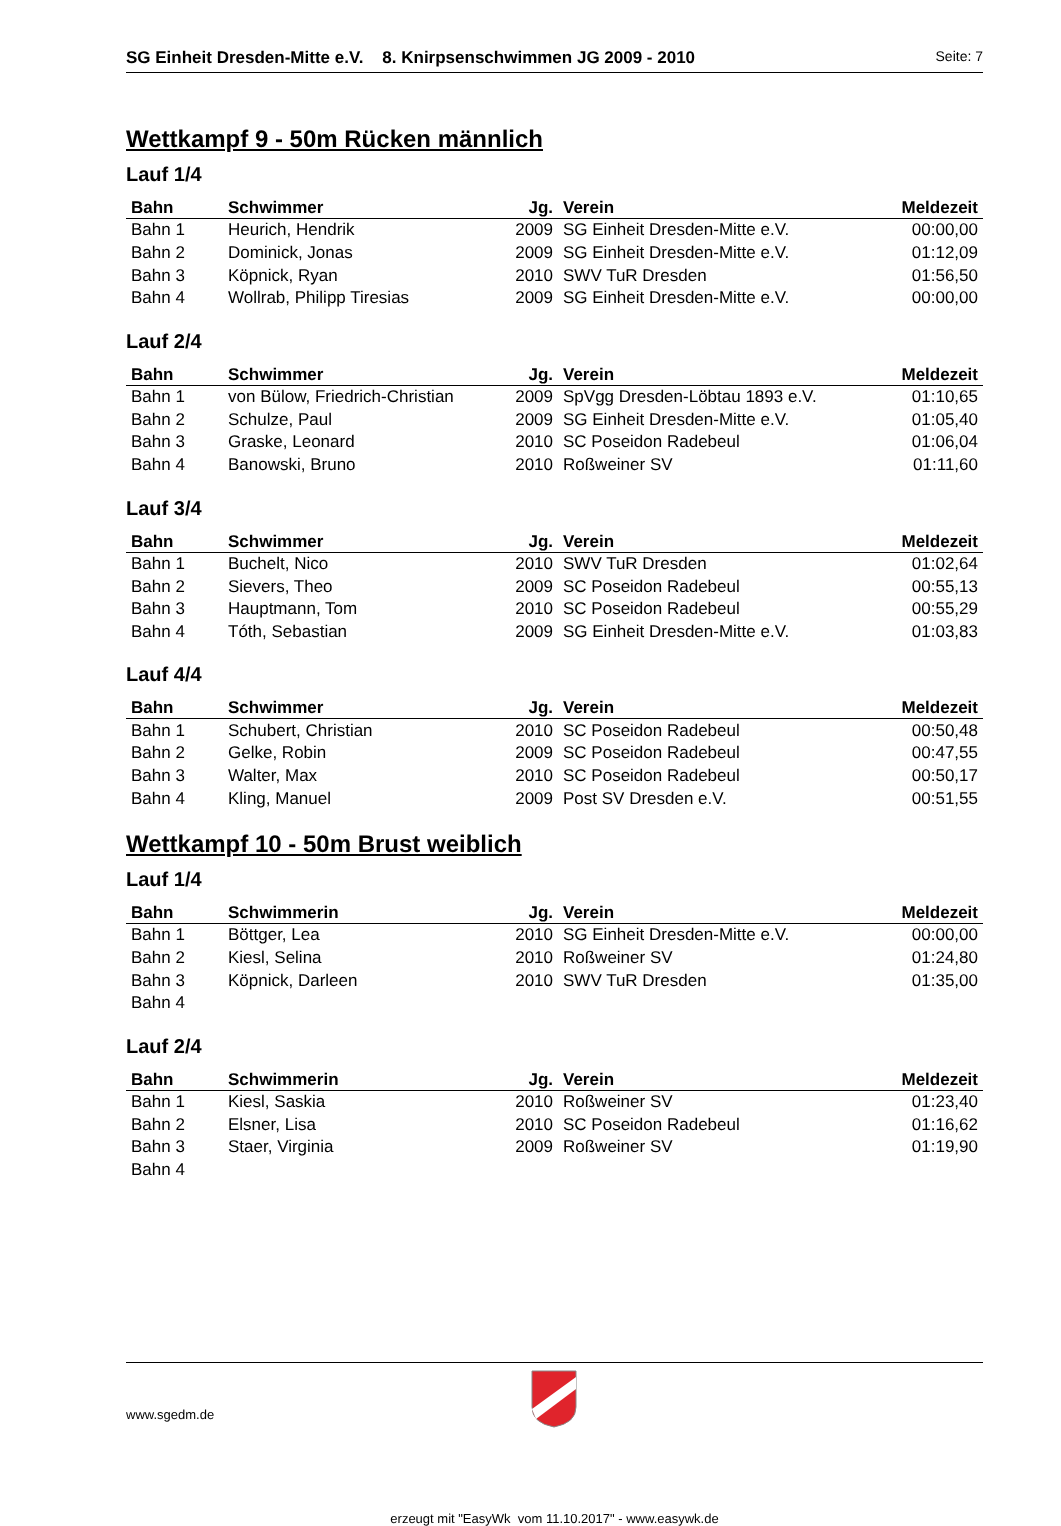SG Einheit Dresden-Mitte e.V. 8. Knirpsenschwimmen JG 2009 - 2010 Seite: 7
Wettkampf 9 - 50m Rücken männlich
Lauf 1/4
| Bahn | Schwimmer | Jg. | Verein | Meldezeit |
| --- | --- | --- | --- | --- |
| Bahn 1 | Heurich, Hendrik | 2009 | SG Einheit Dresden-Mitte e.V. | 00:00,00 |
| Bahn 2 | Dominick, Jonas | 2009 | SG Einheit Dresden-Mitte e.V. | 01:12,09 |
| Bahn 3 | Köpnick, Ryan | 2010 | SWV TuR Dresden | 01:56,50 |
| Bahn 4 | Wollrab, Philipp Tiresias | 2009 | SG Einheit Dresden-Mitte e.V. | 00:00,00 |
Lauf 2/4
| Bahn | Schwimmer | Jg. | Verein | Meldezeit |
| --- | --- | --- | --- | --- |
| Bahn 1 | von Bülow, Friedrich-Christian | 2009 | SpVgg Dresden-Löbtau 1893 e.V. | 01:10,65 |
| Bahn 2 | Schulze, Paul | 2009 | SG Einheit Dresden-Mitte e.V. | 01:05,40 |
| Bahn 3 | Graske, Leonard | 2010 | SC Poseidon Radebeul | 01:06,04 |
| Bahn 4 | Banowski, Bruno | 2010 | Roßweiner SV | 01:11,60 |
Lauf 3/4
| Bahn | Schwimmer | Jg. | Verein | Meldezeit |
| --- | --- | --- | --- | --- |
| Bahn 1 | Buchelt, Nico | 2010 | SWV TuR Dresden | 01:02,64 |
| Bahn 2 | Sievers, Theo | 2009 | SC Poseidon Radebeul | 00:55,13 |
| Bahn 3 | Hauptmann, Tom | 2010 | SC Poseidon Radebeul | 00:55,29 |
| Bahn 4 | Tóth, Sebastian | 2009 | SG Einheit Dresden-Mitte e.V. | 01:03,83 |
Lauf 4/4
| Bahn | Schwimmer | Jg. | Verein | Meldezeit |
| --- | --- | --- | --- | --- |
| Bahn 1 | Schubert, Christian | 2010 | SC Poseidon Radebeul | 00:50,48 |
| Bahn 2 | Gelke, Robin | 2009 | SC Poseidon Radebeul | 00:47,55 |
| Bahn 3 | Walter, Max | 2010 | SC Poseidon Radebeul | 00:50,17 |
| Bahn 4 | Kling, Manuel | 2009 | Post SV Dresden e.V. | 00:51,55 |
Wettkampf 10 - 50m Brust weiblich
Lauf 1/4
| Bahn | Schwimmerin | Jg. | Verein | Meldezeit |
| --- | --- | --- | --- | --- |
| Bahn 1 | Böttger, Lea | 2010 | SG Einheit Dresden-Mitte e.V. | 00:00,00 |
| Bahn 2 | Kiesl, Selina | 2010 | Roßweiner SV | 01:24,80 |
| Bahn 3 | Köpnick, Darleen | 2010 | SWV TuR Dresden | 01:35,00 |
| Bahn 4 | | | | |
Lauf 2/4
| Bahn | Schwimmerin | Jg. | Verein | Meldezeit |
| --- | --- | --- | --- | --- |
| Bahn 1 | Kiesl, Saskia | 2010 | Roßweiner SV | 01:23,40 |
| Bahn 2 | Elsner, Lisa | 2010 | SC Poseidon Radebeul | 01:16,62 |
| Bahn 3 | Staer, Virginia | 2009 | Roßweiner SV | 01:19,90 |
| Bahn 4 | | | | |
www.sgedm.de
erzeugt mit "EasyWk vom 11.10.2017" - www.easywk.de